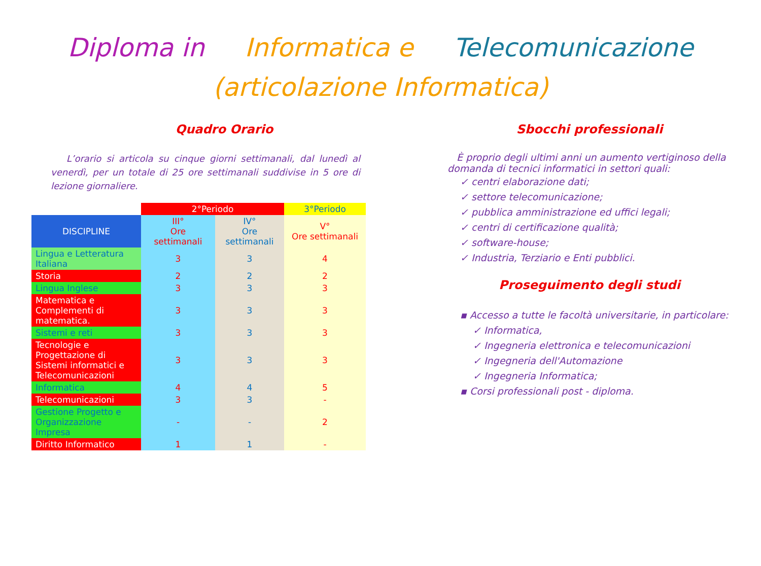Diploma in Informatica e Telecomunicazione
(articolazione Informatica)
Quadro Orario
L’orario si articola su cinque giorni settimanali, dal lunedì al venerdì, per un totale di 25 ore settimanali suddivise in 5 ore di lezione giornaliere.
| | 2°Periodo | | 3°Periodo |
| DISCIPLINE | III° Ore settimanali | IV° Ore settimanali | V° Ore settimanali |
| Lingua e Letteratura Italiana | 3 | 3 | 4 |
| Storia | 2 | 2 | 2 |
| Lingua Inglese | 3 | 3 | 3 |
| Matematica e Complementi di matematica. | 3 | 3 | 3 |
| Sistemi e reti | 3 | 3 | 3 |
| Tecnologie e Progettazione di Sistemi informatici e Telecomunicazioni | 3 | 3 | 3 |
| Informatica | 4 | 4 | 5 |
| Telecomunicazioni | 3 | 3 | - |
| Gestione Progetto e Organizzazione Impresa | - | - | 2 |
| Diritto Informatico | 1 | 1 | - |
Sbocchi professionali
È proprio degli ultimi anni un aumento vertiginoso della domanda di tecnici informatici in settori quali:
✓ centri elaborazione dati;
✓ settore telecomunicazione;
✓ pubblica amministrazione ed uffici legali;
✓ centri di certificazione qualità;
✓ software-house;
✓ Industria, Terziario e Enti pubblici.
Proseguimento degli studi
▪ Accesso a tutte le facoltà universitarie, in particolare:
✓ Informatica,
✓ Ingegneria elettronica e telecomunicazioni
✓ Ingegneria dell'Automazione
✓ Ingegneria Informatica;
▪ Corsi professionali post - diploma.